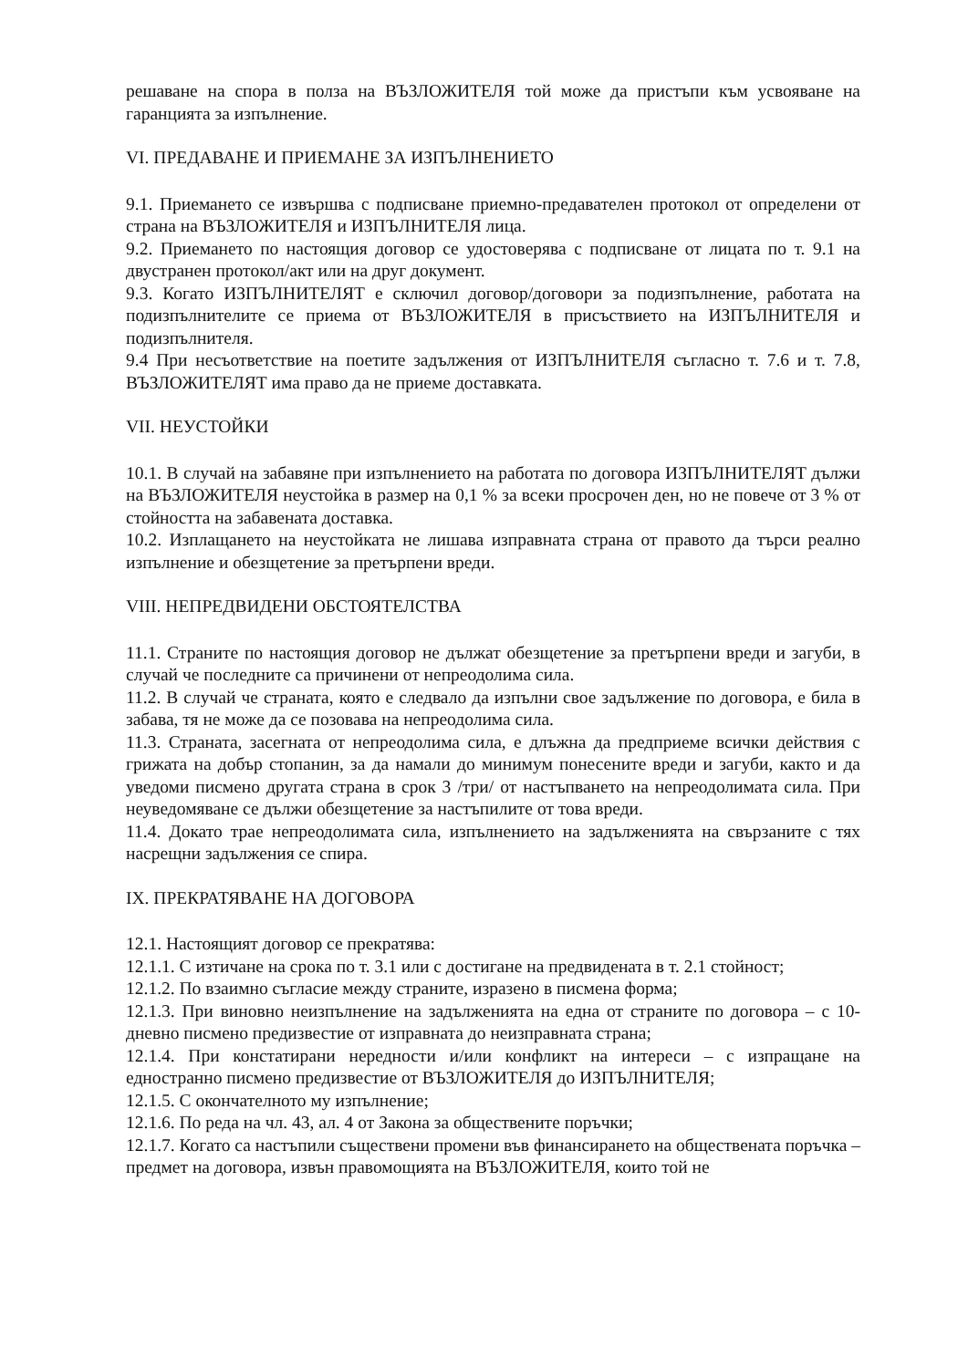решаване на спора в полза на ВЪЗЛОЖИТЕЛЯ той може да пристъпи към усвояване на гаранцията за изпълнение.
VI. ПРЕДАВАНЕ И ПРИЕМАНЕ ЗА ИЗПЪЛНЕНИЕТО
9.1. Приемането се извършва с подписване приемно-предавателен протокол от определени от страна на ВЪЗЛОЖИТЕЛЯ и ИЗПЪЛНИТЕЛЯ лица.
9.2. Приемането по настоящия договор се удостоверява с подписване от лицата по т. 9.1 на двустранен протокол/акт или на друг документ.
9.3. Когато ИЗПЪЛНИТЕЛЯТ е сключил договор/договори за подизпълнение, работата на подизпълнителите се приема от ВЪЗЛОЖИТЕЛЯ в присъствието на ИЗПЪЛНИТЕЛЯ и подизпълнителя.
9.4 При несъответствие на поетите задължения от ИЗПЪЛНИТЕЛЯ съгласно т. 7.6 и т. 7.8, ВЪЗЛОЖИТЕЛЯТ има право да не приеме доставката.
VII. НЕУСТОЙКИ
10.1. В случай на забавяне при изпълнението на работата по договора ИЗПЪЛНИТЕЛЯТ дължи на ВЪЗЛОЖИТЕЛЯ неустойка в размер на 0,1 % за всеки просрочен ден, но не повече от 3 % от стойността на забавената доставка.
10.2. Изплащането на неустойката не лишава изправната страна от правото да търси реално изпълнение и обезщетение за претърпени вреди.
VIII. НЕПРЕДВИДЕНИ ОБСТОЯТЕЛСТВА
11.1. Страните по настоящия договор не дължат обезщетение за претърпени вреди и загуби, в случай че последните са причинени от непреодолима сила.
11.2. В случай че страната, която е следвало да изпълни свое задължение по договора, е била в забава, тя не може да се позовава на непреодолима сила.
11.3. Страната, засегната от непреодолима сила, е длъжна да предприеме всички действия с грижата на добър стопанин, за да намали до минимум понесените вреди и загуби, както и да уведоми писмено другата страна в срок 3 /три/ от настъпването на непреодолимата сила. При неуведомяване се дължи обезщетение за настъпилите от това вреди.
11.4. Докато трае непреодолимата сила, изпълнението на задълженията на свързаните с тях насрещни задължения се спира.
IX. ПРЕКРАТЯВАНЕ НА ДОГОВОРА
12.1. Настоящият договор се прекратява:
12.1.1. С изтичане на срока по т. 3.1 или с достигане на предвидената в т. 2.1 стойност;
12.1.2. По взаимно съгласие между страните, изразено в писмена форма;
12.1.3. При виновно неизпълнение на задълженията на една от страните по договора – с 10-дневно писмено предизвестие от изправната до неизправната страна;
12.1.4. При констатирани нередности и/или конфликт на интереси – с изпращане на едностранно писмено предизвестие от ВЪЗЛОЖИТЕЛЯ до ИЗПЪЛНИТЕЛЯ;
12.1.5. С окончателното му изпълнение;
12.1.6. По реда на чл. 43, ал. 4 от Закона за обществените поръчки;
12.1.7. Когато са настъпили съществени промени във финансирането на обществената поръчка – предмет на договора, извън правомощията на ВЪЗЛОЖИТЕЛЯ, които той не